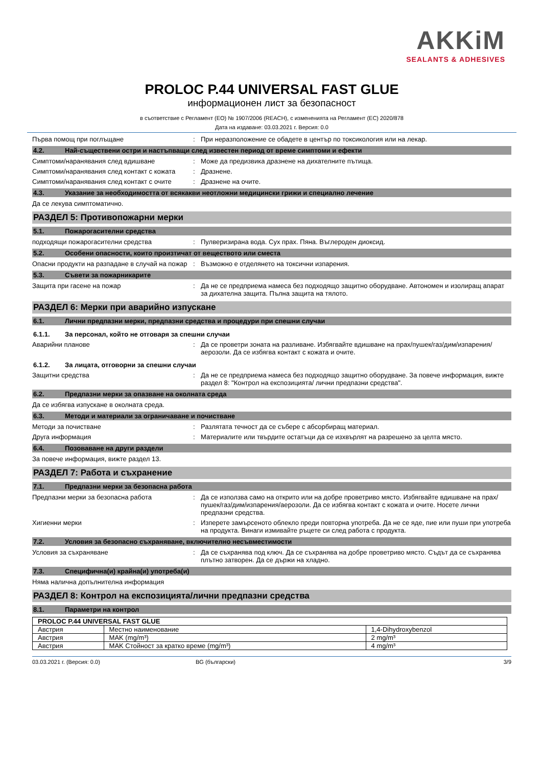AKKiM
SEALANTS & ADHESIVES
PROLOC P.44 UNIVERSAL FAST GLUE
информационен лист за безопасност
в съответствие с Регламент (ЕО) № 1907/2006 (REACH), с измененията на Регламент (ЕС) 2020/878
Дата на издаване: 03.03.2021 г. Версия: 0.0
Първа помощ при поглъщане : При неразположение се обадете в център по токсикология или на лекар.
4.2. Най-съществени остри и настъпващи след известен период от време симптоми и ефекти
Симптоми/наранявания след вдишване : Може да предизвика дразнене на дихателните пътища.
Симптоми/наранявания след контакт с кожата
: Дразнене.
Симптоми/наранявания след контакт с очите
: Дразнене на очите.
4.3. Указание за необходимостта от всякакви неотложни медицински грижи и специално лечение
Да се лекува симптоматично.
РАЗДЕЛ 5: Противопожарни мерки
5.1. Пожарогасителни средства
подходящи пожарогасителни средства : Пулверизирана вода. Сух прах. Пяна. Въглероден диоксид.
5.2. Особени опасности, които произтичат от веществото или сместа
Опасни продукти на разпадане в случай на пожар
: Възможно е отделянето на токсични изпарения.
5.3. Съвети за пожарникарите
Защита при гасене на пожар : Да не се предприема намеса без подходящо защитно оборудване. Автономен и изолиращ апарат за дихателна защита. Пълна защита на тялото.
РАЗДЕЛ 6: Мерки при аварийно изпускане
6.1. Лични предпазни мерки, предпазни средства и процедури при спешни случаи
6.1.1. За персонал, който не отговаря за спешни случаи
Аварийни планове : Да се проветри зоната на разливане. Избягвайте вдишване на прах/пушек/газ/дим/изпарения/аерозоли. Да се избягва контакт с кожата и очите.
6.1.2. За лицата, отговорни за спешни случаи
Защитни средства : Да не се предприема намеса без подходящо защитно оборудване. За повече информация, вижте раздел 8: "Контрол на експозицията/ лични предпазни средства".
6.2. Предпазни мерки за опазване на околната среда
Да се избягва изпускане в околната среда.
6.3. Методи и материали за ограничаване и почистване
Методи за почистване : Разлятата течност да се събере с абсорбиращ материал.
Друга информация : Материалите или твърдите остатъци да се изхвърлят на разрешено за целта място.
6.4. Позоваване на други раздели
За повече информация, вижте раздел 13.
РАЗДЕЛ 7: Работа и съхранение
7.1. Предпазни мерки за безопасна работа
Предпазни мерки за безопасна работа : Да се използва само на открито или на добре проветриво място. Избягвайте вдишване на прах/пушек/газ/дим/изпарения/аерозоли. Да се избягва контакт с кожата и очите. Носете лични предпазни средства.
Хигиенни мерки : Изперете замърсеното облекло преди повторна употреба. Да не се яде, пие или пуши при употреба на продукта. Винаги измивайте ръцете си след работа с продукта.
7.2. Условия за безопасно съхраняване, включително несъвместимости
Условия за съхраняване : Да се съхранява под ключ. Да се съхранява на добре проветриво място. Съдът да се съхранява плътно затворен. Да се държи на хладно.
7.3. Специфична(и) крайна(и) употреба(и)
Няма налична допълнителна информация
РАЗДЕЛ 8: Контрол на експозицията/лични предпазни средства
8.1. Параметри на контрол
| PROLOC P.44 UNIVERSAL FAST GLUE | | |
| Австрия | Местно наименование | 1,4-Dihydroxybenzol |
| Австрия | MAK (mg/m³) | 2 mg/m³ |
| Австрия | MAK Стойност за кратко време (mg/m³) | 4 mg/m³ |
03.03.2021 г. (Версия: 0.0) BG (български) 3/9